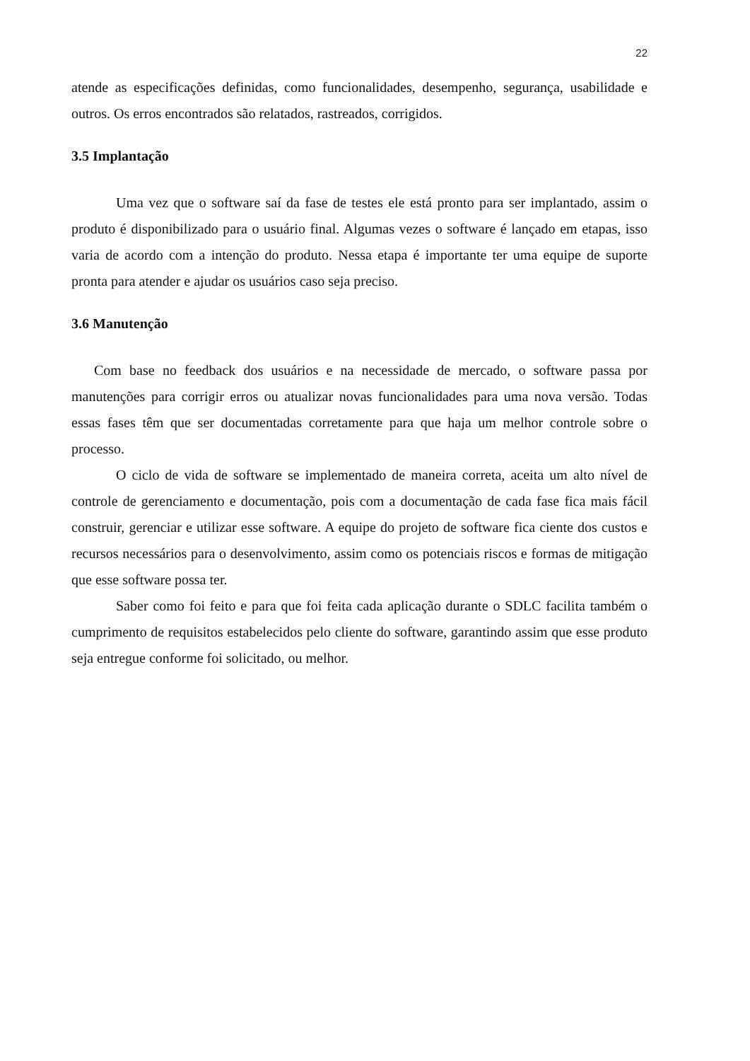22
atende as especificações definidas, como funcionalidades, desempenho, segurança, usabilidade e outros. Os erros encontrados são relatados, rastreados, corrigidos.
3.5 Implantação
Uma vez que o software saí da fase de testes ele está pronto para ser implantado, assim o produto é disponibilizado para o usuário final. Algumas vezes o software é lançado em etapas, isso varia de acordo com a intenção do produto. Nessa etapa é importante ter uma equipe de suporte pronta para atender e ajudar os usuários caso seja preciso.
3.6 Manutenção
Com base no feedback dos usuários e na necessidade de mercado, o software passa por manutenções para corrigir erros ou atualizar novas funcionalidades para uma nova versão. Todas essas fases têm que ser documentadas corretamente para que haja um melhor controle sobre o processo.
O ciclo de vida de software se implementado de maneira correta, aceita um alto nível de controle de gerenciamento e documentação, pois com a documentação de cada fase fica mais fácil construir, gerenciar e utilizar esse software. A equipe do projeto de software fica ciente dos custos e recursos necessários para o desenvolvimento, assim como os potenciais riscos e formas de mitigação que esse software possa ter.
Saber como foi feito e para que foi feita cada aplicação durante o SDLC facilita também o cumprimento de requisitos estabelecidos pelo cliente do software, garantindo assim que esse produto seja entregue conforme foi solicitado, ou melhor.